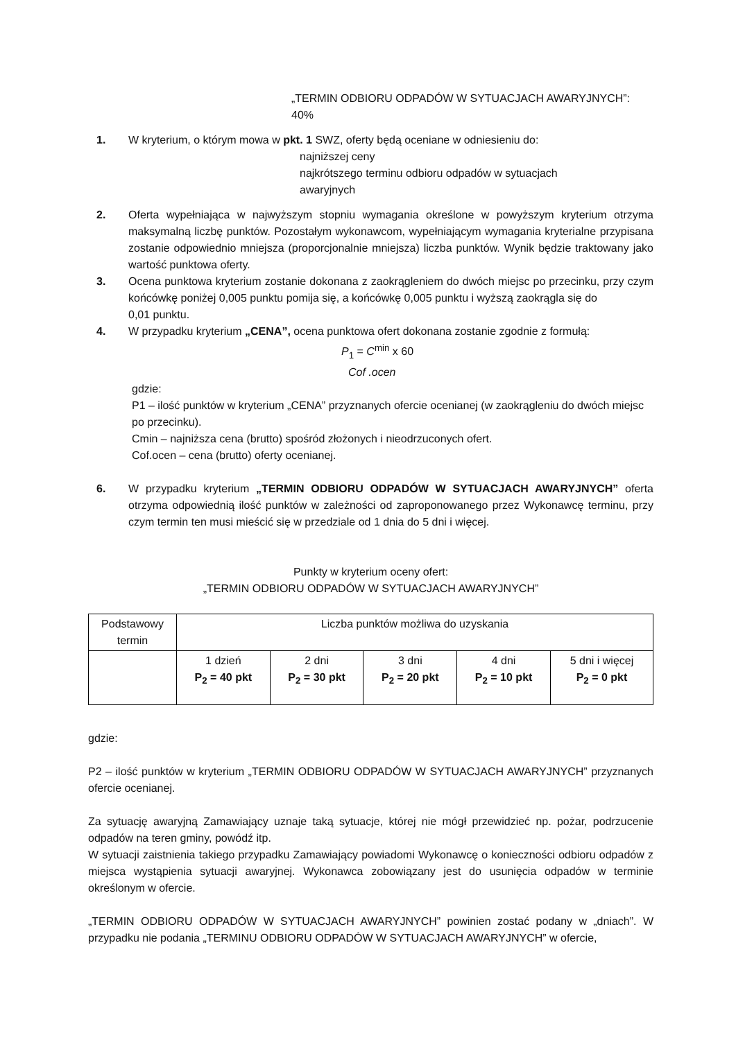„TERMIN ODBIORU ODPADÓW W SYTUACJACH AWARYJNYCH”:
40%
1. W kryterium, o którym mowa w pkt. 1 SWZ, oferty będą oceniane w odniesieniu do:
najniższej ceny
najkrótszego terminu odbioru odpadów w sytuacjach
awaryjnych
2. Oferta wypełniająca w najwyższym stopniu wymagania określone w powyższym kryterium otrzyma maksymalną liczbę punktów. Pozostałym wykonawcom, wypełniającym wymagania kryterialne przypisana zostanie odpowiednio mniejsza (proporcjonalnie mniejsza) liczba punktów. Wynik będzie traktowany jako wartość punktowa oferty.
3. Ocena punktowa kryterium zostanie dokonana z zaokrągleniem do dwóch miejsc po przecinku, przy czym końcówkę poniżej 0,005 punktu pomija się, a końcówkę 0,005 punktu i wyższą zaokrągla się do
0,01 punktu.
4. W przypadku kryterium „CENA”, ocena punktowa ofert dokonana zostanie zgodnie z formułą:
P<sub>1</sub> = C<sup>min</sup> x 60
Cof .ocen
gdzie:
P1 – ilość punktów w kryterium „CENA” przyznanych ofercie ocenianej (w zaokrągleniu do dwóch miejsc po przecinku).
Cmin – najniższa cena (brutto) spośród złożonych i nieodrzuconych ofert.
Cof.ocen – cena (brutto) oferty ocenianej.
6. W przypadku kryterium „TERMIN ODBIORU ODPADÓW W SYTUACJACH AWARYJNYCH” oferta otrzyma odpowiednią ilość punktów w zależności od zaproponowanego przez Wykonawcę terminu, przy czym termin ten musi mieścić się w przedziale od 1 dnia do 5 dni i więcej.
Punkty w kryterium oceny ofert:
„TERMIN ODBIORU ODPADÓW W SYTUACJACH AWARYJNYCH”
| Podstawowy termin | Liczba punktów możliwa do uzyskania | | | | |
| | 1 dzień P<sub>2</sub> = 40 pkt | 2 dni P<sub>2</sub> = 30 pkt | 3 dni P<sub>2</sub> = 20 pkt | 4 dni P<sub>2</sub> = 10 pkt | 5 dni i więcej P<sub>2</sub> = 0 pkt |
gdzie:
P2 – ilość punktów w kryterium „TERMIN ODBIORU ODPADÓW W SYTUACJACH AWARYJNYCH” przyznanych ofercie ocenianej.
Za sytuację awaryjną Zamawiający uznaje taką sytuacje, której nie mógł przewidzieć np. pożar, podrzucenie odpadów na teren gminy, powódź itp.
W sytuacji zaistnienia takiego przypadku Zamawiający powiadomi Wykonawcę o konieczności odbioru odpadów z miejsca wystąpienia sytuacji awaryjnej. Wykonawca zobowiązany jest do usunięcia odpadów w terminie określonym w ofercie.
„TERMIN ODBIORU ODPADÓW W SYTUACJACH AWARYJNYCH” powinien zostać podany w „dniach”. W przypadku nie podania „TERMINU ODBIORU ODPADÓW W SYTUACJACH AWARYJNYCH” w ofercie,